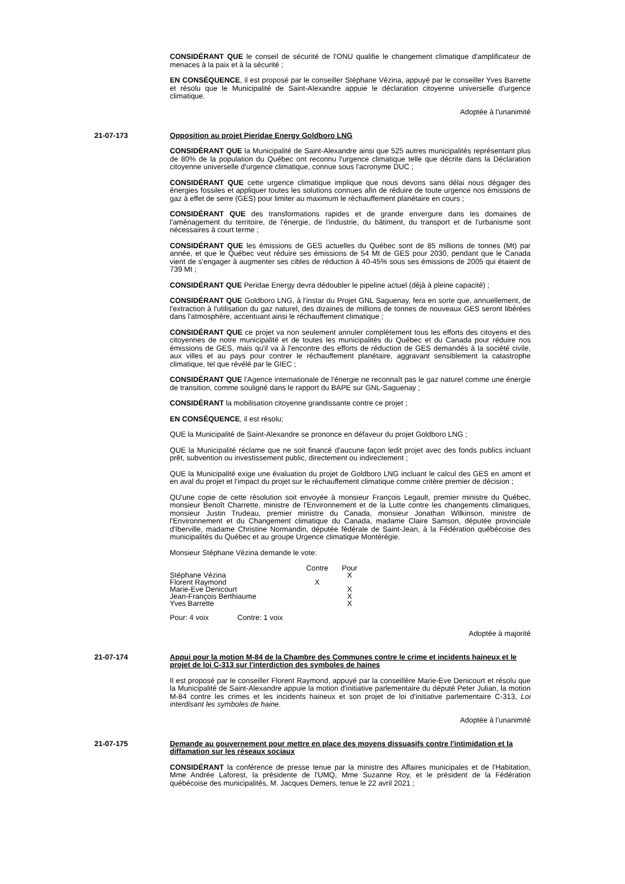CONSIDÉRANT QUE le conseil de sécurité de l'ONU qualifie le changement climatique d'amplificateur de menaces à la paix et à la sécurité ;
EN CONSÉQUENCE, il est proposé par le conseiller Stéphane Vézina, appuyé par le conseiller Yves Barrette et résolu que le Municipalité de Saint-Alexandre appuie le déclaration citoyenne universelle d'urgence climatique.
Adoptée à l'unanimité
21-07-173 Opposition au projet Pieridae Energy Goldboro LNG
CONSIDÉRANT QUE la Municipalité de Saint-Alexandre ainsi que 525 autres municipalités représentant plus de 80% de la population du Québec ont reconnu l'urgence climatique telle que décrite dans la Déclaration citoyenne universelle d'urgence climatique, connue sous l'acronyme DUC ;
CONSIDÉRANT QUE cette urgence climatique implique que nous devons sans délai nous dégager des énergies fossiles et appliquer toutes les solutions connues afin de réduire de toute urgence nos émissions de gaz à effet de serre (GES) pour limiter au maximum le réchauffement planétaire en cours ;
CONSIDÉRANT QUE des transformations rapides et de grande envergure dans les domaines de l'aménagement du territoire, de l'énergie, de l'industrie, du bâtiment, du transport et de l'urbanisme sont nécessaires à court terme ;
CONSIDÉRANT QUE les émissions de GES actuelles du Québec sont de 85 millions de tonnes (Mt) par année, et que le Québec veut réduire ses émissions de 54 Mt de GES pour 2030, pendant que le Canada vient de s'engager à augmenter ses cibles de réduction à 40-45% sous ses émissions de 2005 qui étaient de 739 Mt ;
CONSIDÉRANT QUE Peridae Energy devra dédoubler le pipeline actuel (déjà à pleine capacité) ;
CONSIDÉRANT QUE Goldboro LNG, à l'instar du Projet GNL Saguenay, fera en sorte que, annuellement, de l'extraction à l'utilisation du gaz naturel, des dizaines de millions de tonnes de nouveaux GES seront libérées dans l'atmosphère, accentuant ainsi le réchauffement climatique ;
CONSIDÉRANT QUE ce projet va non seulement annuler complètement tous les efforts des citoyens et des citoyennes de notre municipalité et de toutes les municipalités du Québec et du Canada pour réduire nos émissions de GES, mais qu'il va à l'encontre des efforts de réduction de GES demandés à la société civile, aux villes et au pays pour contrer le réchauffement planétaire, aggravant sensiblement la catastrophe climatique, tel que révélé par le GIEC ;
CONSIDÉRANT QUE l'Agence internationale de l'énergie ne reconnaît pas le gaz naturel comme une énergie de transition, comme souligné dans le rapport du BAPE sur GNL-Saguenay ;
CONSIDÉRANT la mobilisation citoyenne grandissante contre ce projet ;
EN CONSÉQUENCE, il est résolu;
QUE la Municipalité de Saint-Alexandre se prononce en défaveur du projet Goldboro LNG ;
QUE la Municipalité réclame que ne soit financé d'aucune façon ledit projet avec des fonds publics incluant prêt, subvention ou investissement public, directement ou indirectement ;
QUE la Municipalité exige une évaluation du projet de Goldboro LNG incluant le calcul des GES en amont et en aval du projet et l'impact du projet sur le réchauffement climatique comme critère premier de décision ;
QU'une copie de cette résolution soit envoyée à monsieur François Legault, premier ministre du Québec, monsieur Benoît Charrette, ministre de l'Environnement et de la Lutte contre les changements climatiques, monsieur Justin Trudeau, premier ministre du Canada, monsieur Jonathan Wilkinson, ministre de l'Environnement et du Changement climatique du Canada, madame Claire Samson, députée provinciale d'Iberville, madame Christine Normandin, députée fédérale de Saint-Jean, à la Fédération québécoise des municipalités du Québec et au groupe Urgence climatique Montérégie.
Monsieur Stéphane Vézina demande le vote:
| | Contre | Pour |
| --- | --- | --- |
| Stéphane Vézina | | X |
| Florent Raymond | X | |
| Marie-Eve Denicourt | | X |
| Jean-François Berthiaume | | X |
| Yves Barrette | | X |
Pour: 4 voix Contre: 1 voix
Adoptée à majorité
21-07-174 Appui pour la motion M-84 de la Chambre des Communes contre le crime et incidents haineux et le projet de loi C-313 sur l'interdiction des symboles de haines
Il est proposé par le conseiller Florent Raymond, appuyé par la conseillère Marie-Eve Denicourt et résolu que la Municipalité de Saint-Alexandre appuie la motion d'initiative parlementaire du député Peter Julian, la motion M-84 contre les crimes et les incidents haineux et son projet de loi d'initiative parlementaire C-313, Loi interdisant les symboles de haine.
Adoptée à l'unanimité
21-07-175 Demande au gouvernement pour mettre en place des moyens dissuasifs contre l'intimidation et la diffamation sur les réseaux sociaux
CONSIDÉRANT la conférence de presse tenue par la ministre des Affaires municipales et de l'Habitation, Mme Andrée Laforest, la présidente de l'UMQ, Mme Suzanne Roy, et le président de la Fédération québécoise des municipalités, M. Jacques Demers, tenue le 22 avril 2021 ;